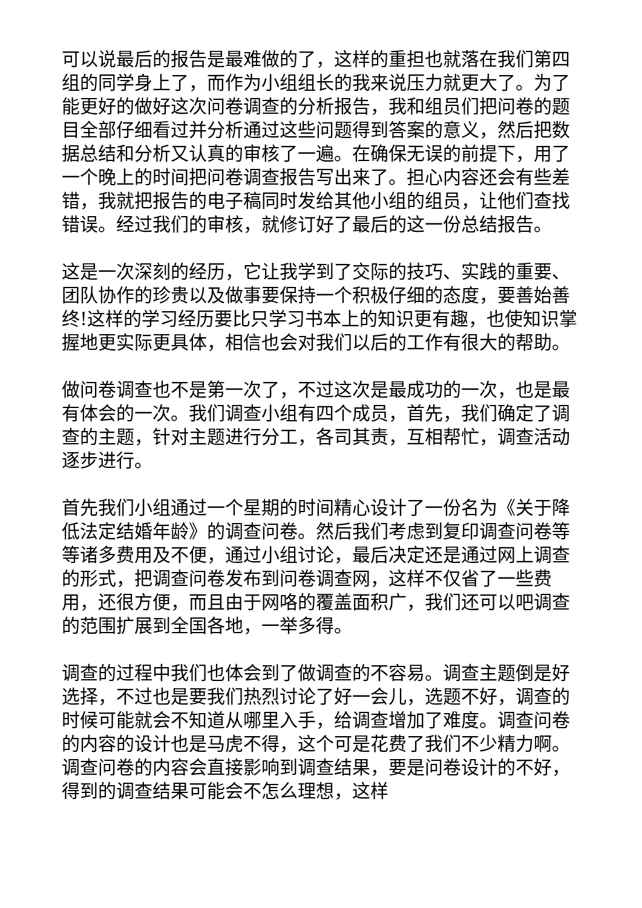可以说最后的报告是最难做的了，这样的重担也就落在我们第四组的同学身上了，而作为小组组长的我来说压力就更大了。为了能更好的做好这次问卷调查的分析报告，我和组员们把问卷的题目全部仔细看过并分析通过这些问题得到答案的意义，然后把数据总结和分析又认真的审核了一遍。在确保无误的前提下，用了一个晚上的时间把问卷调查报告写出来了。担心内容还会有些差错，我就把报告的电子稿同时发给其他小组的组员，让他们查找错误。经过我们的审核，就修订好了最后的这一份总结报告。
这是一次深刻的经历，它让我学到了交际的技巧、实践的重要、团队协作的珍贵以及做事要保持一个积极仔细的态度，要善始善终!这样的学习经历要比只学习书本上的知识更有趣，也使知识掌握地更实际更具体，相信也会对我们以后的工作有很大的帮助。
做问卷调查也不是第一次了，不过这次是最成功的一次，也是最有体会的一次。我们调查小组有四个成员，首先，我们确定了调查的主题，针对主题进行分工，各司其责，互相帮忙，调查活动逐步进行。
首先我们小组通过一个星期的时间精心设计了一份名为《关于降低法定结婚年龄》的调查问卷。然后我们考虑到复印调查问卷等等诸多费用及不便，通过小组讨论，最后决定还是通过网上调查的形式，把调查问卷发布到问卷调查网，这样不仅省了一些费用，还很方便，而且由于网咯的覆盖面积广，我们还可以吧调查的范围扩展到全国各地，一举多得。
调查的过程中我们也体会到了做调查的不容易。调查主题倒是好选择，不过也是要我们热烈讨论了好一会儿，选题不好，调查的时候可能就会不知道从哪里入手，给调查增加了难度。调查问卷的内容的设计也是马虎不得，这个可是花费了我们不少精力啊。调查问卷的内容会直接影响到调查结果，要是问卷设计的不好，得到的调查结果可能会不怎么理想，这样